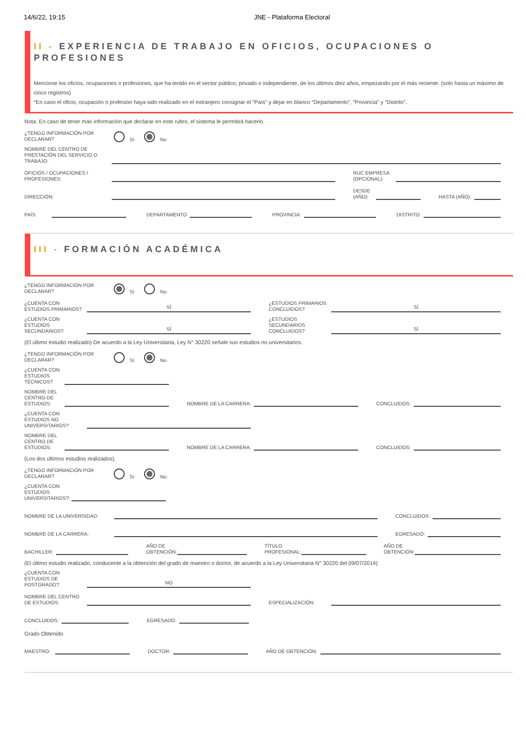14/6/22, 19:15 JNE - Plataforma Electoral
II - EXPERIENCIA DE TRABAJO EN OFICIOS, OCUPACIONES O PROFESIONES
Mencione los oficios, ocupaciones o profesiones, que ha tenido en el sector público, privado o independiente, de los últimos diez años, empezando por el más reciente. (solo hasta un máximo de cinco registros)
*En caso el oficio, ocupación o profesión haya sido realizado en el extranjero consignar el “País“ y dejar en blanco “Departamento”, “Provincia” y “Distrito”.
Nota: En caso de tener más información que declarar en este rubro, el sistema le permitirá hacerlo.
¿TENGO INFORMACIÓN POR DECLARAR?
Sí No
NOMBRE DEL CENTRO DE PRESTACIÓN DEL SERVICIO O TRABAJO:
OFICIOS / OCUPACIONES / PROFESIONES:
RUC EMPRESA (OPCIONAL):
DIRECCIÓN:
DESDE (AÑO):
HASTA (AÑO):
PAÍS:
DEPARTAMENTO
PROVINCIA:
DISTRITO:
III - FORMACIÓN ACADÉMICA
¿TENGO INFORMACIÓN POR DECLARAR?
Sí No
¿CUENTA CON ESTUDIOS PRIMARIOS?
SÍ
¿ESTUDIOS PRIMARIOS CONCLUIDOS?
SÍ
¿CUENTA CON ESTUDIOS SECUNDARIOS?
SÍ
¿ESTUDIOS SECUNDARIOS CONCLUIDOS?
SÍ
(El último estudio realizado) De acuerdo a la Ley Universitaria, Ley N° 30220 señale sus estudios no universitarios.
¿TENGO INFORMACIÓN POR DECLARAR?
Sí No
¿CUENTA CON ESTUDIOS TÉCNICOS?
NOMBRE DEL CENTRO DE ESTUDIOS:
NOMBRE DE LA CARRERA:
CONCLUIDOS:
¿CUENTA CON ESTUDIOS NO UNIVERSITARIOS?
NOMBRE DEL CENTRO DE ESTUDIOS:
NOMBRE DE LA CARRERA:
CONCLUIDOS:
(Los dos últimos estudios realizados).
¿TENGO INFORMACIÓN POR DECLARAR?
Sí No
¿CUENTA CON ESTUDIOS UNIVERSITARIOS?:
NOMBRE DE LA UNIVERSIDAD:
CONCLUIDOS:
NOMBRE DE LA CARRERA:
EGRESADO:
BACHILLER:
AÑO DE
OBTENCIÓN:
TÍTULO
PROFESIONAL:
AÑO DE
OBTENCIÓN:
(El último estudio realizado, conducente a la obtención del grado de maestro o doctor, de acuerdo a la Ley Universitaria N° 30220 del 09/07/2014)
¿CUENTA CON ESTUDIOS DE POSTGRADO?:
NO
NOMBRE DEL CENTRO DE ESTUDIOS:
ESPECIALIZACIÓN:
CONCLUIDOS:
EGRESADO:
Grado Obtenido
MAESTRO:
DOCTOR:
AÑO DE OBTENCIÓN: